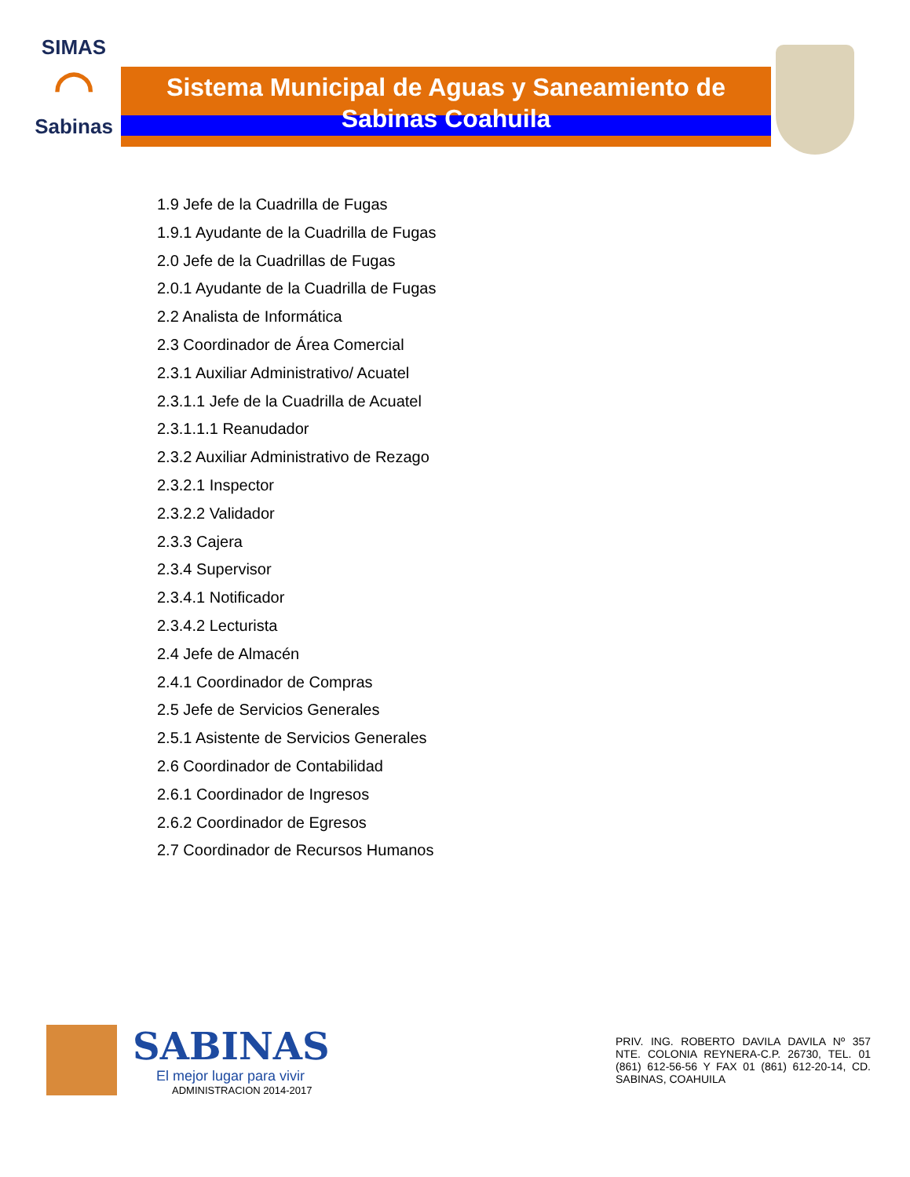SIMAS
◠
Sabinas
Sistema Municipal de Aguas y Saneamiento de
Sabinas Coahuila
1.9 Jefe de la Cuadrilla de Fugas
1.9.1 Ayudante de la Cuadrilla de Fugas
2.0 Jefe de la Cuadrillas de Fugas
2.0.1 Ayudante de la Cuadrilla de Fugas
2.2 Analista de Informática
2.3 Coordinador de Área Comercial
2.3.1 Auxiliar Administrativo/ Acuatel
2.3.1.1 Jefe de la Cuadrilla de Acuatel
2.3.1.1.1 Reanudador
2.3.2 Auxiliar Administrativo de Rezago
2.3.2.1 Inspector
2.3.2.2 Validador
2.3.3 Cajera
2.3.4 Supervisor
2.3.4.1 Notificador
2.3.4.2 Lecturista
2.4 Jefe de Almacén
2.4.1 Coordinador de Compras
2.5 Jefe de Servicios Generales
2.5.1 Asistente de Servicios Generales
2.6 Coordinador de Contabilidad
2.6.1 Coordinador de Ingresos
2.6.2 Coordinador de Egresos
2.7 Coordinador de Recursos Humanos
SABINAS
El mejor lugar para vivir
ADMINISTRACION 2014-2017
PRIV. ING. ROBERTO DAVILA DAVILA Nº 357 NTE. COLONIA REYNERA-C.P. 26730, TEL. 01 (861) 612-56-56 Y FAX 01 (861) 612-20-14, CD. SABINAS, COAHUILA